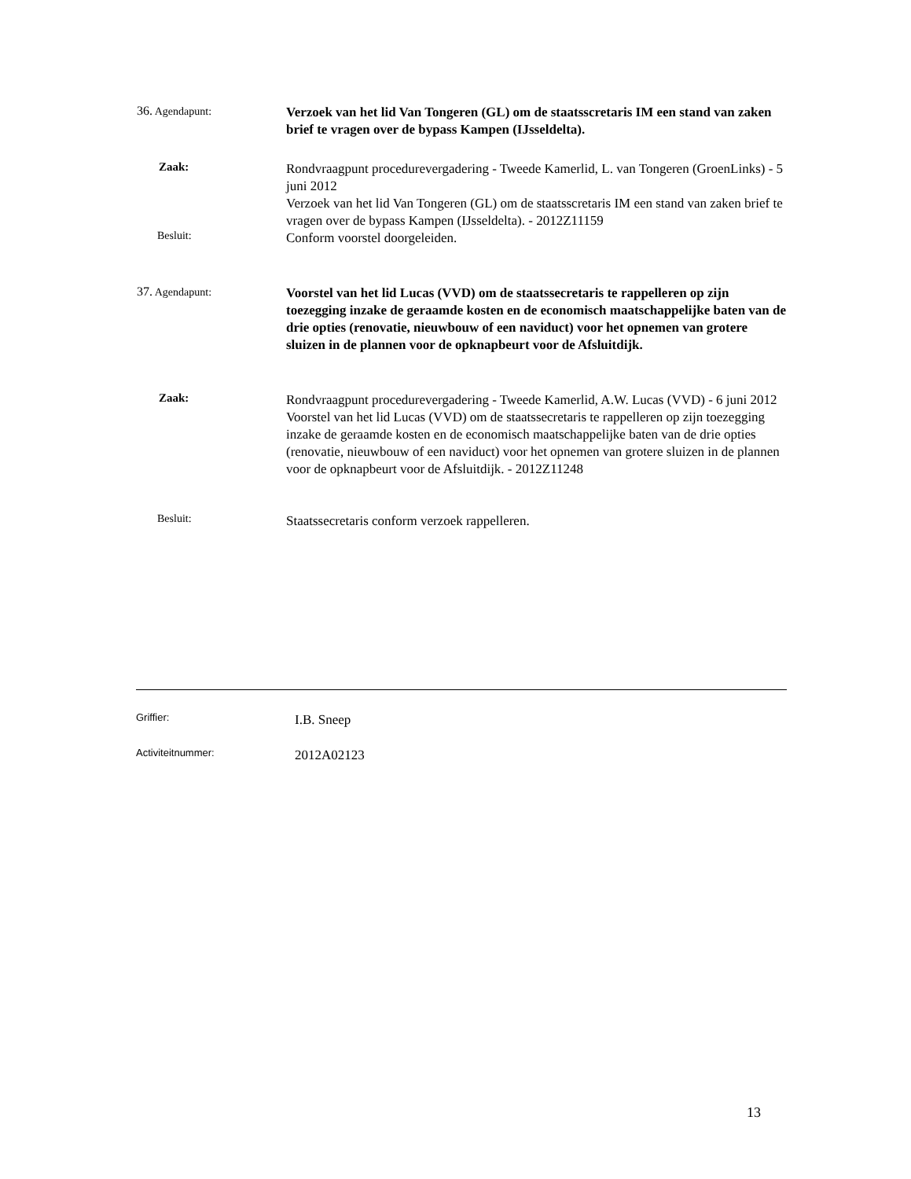36. Agendapunt:
Verzoek van het lid Van Tongeren (GL) om de staatsscretaris IM een stand van zaken brief te vragen over de bypass Kampen (IJsseldelta).
Zaak:
Rondvraagpunt procedurevergadering - Tweede Kamerlid, L. van Tongeren (GroenLinks) - 5 juni 2012
Verzoek van het lid Van Tongeren (GL) om de staatsscretaris IM een stand van zaken brief te vragen over de bypass Kampen (IJsseldelta). - 2012Z11159
Besluit:
Conform voorstel doorgeleiden.
37. Agendapunt:
Voorstel van het lid Lucas (VVD) om de staatssecretaris te rappelleren op zijn toezegging inzake de geraamde kosten en de economisch maatschappelijke baten van de drie opties (renovatie, nieuwbouw of een naviduct) voor het opnemen van grotere sluizen in de plannen voor de opknapbeurt voor de Afsluitdijk.
Zaak:
Rondvraagpunt procedurevergadering - Tweede Kamerlid, A.W. Lucas (VVD) - 6 juni 2012
Voorstel van het lid Lucas (VVD) om de staatssecretaris te rappelleren op zijn toezegging inzake de geraamde kosten en de economisch maatschappelijke baten van de drie opties (renovatie, nieuwbouw of een naviduct) voor het opnemen van grotere sluizen in de plannen voor de opknapbeurt voor de Afsluitdijk. - 2012Z11248
Besluit:
Staatssecretaris conform verzoek rappelleren.
Griffier:
I.B. Sneep
Activiteitnummer:
2012A02123
13